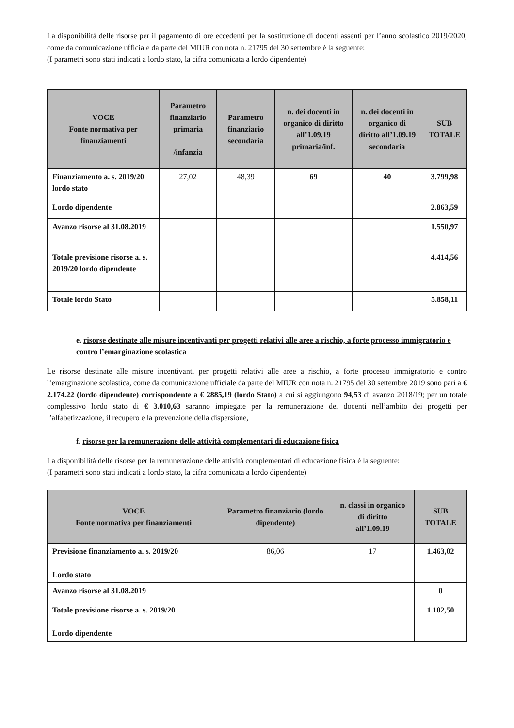La disponibilità delle risorse per il pagamento di ore eccedenti per la sostituzione di docenti assenti per l’anno scolastico 2019/2020, come da comunicazione ufficiale da parte del MIUR con nota n. 21795 del 30 settembre è la seguente:
(I parametri sono stati indicati a lordo stato, la cifra comunicata a lordo dipendente)
| VOCE Fonte normativa per finanziamenti | Parametro finanziario primaria /infanzia | Parametro finanziario secondaria | n. dei docenti in organico di diritto all’1.09.19 primaria/inf. | n. dei docenti in organico di diritto all’1.09.19 secondaria | SUB TOTALE |
| --- | --- | --- | --- | --- | --- |
| Finanziamento a. s. 2019/20 lordo stato | 27,02 | 48,39 | 69 | 40 | 3.799,98 |
| Lordo dipendente | | | | | 2.863,59 |
| Avanzo risorse al 31.08.2019 | | | | | 1.550,97 |
| Totale previsione risorse a. s. 2019/20 lordo dipendente | | | | | 4.414,56 |
| Totale lordo Stato | | | | | 5.858,11 |
e. risorse destinate alle misure incentivanti per progetti relativi alle aree a rischio, a forte processo immigratorio e contro l’emarginazione scolastica
Le risorse destinate alle misure incentivanti per progetti relativi alle aree a rischio, a forte processo immigratorio e contro l’emarginazione scolastica, come da comunicazione ufficiale da parte del MIUR con nota n. 21795 del 30 settembre 2019 sono pari a € 2.174.22 (lordo dipendente) corrispondente a € 2885,19 (lordo Stato) a cui si aggiungono 94,53 di avanzo 2018/19; per un totale complessivo lordo stato di € 3.010,63 saranno impiegate per la remunerazione dei docenti nell’ambito dei progetti per l’alfabetizzazione, il recupero e la prevenzione della dispersione,
f. risorse per la remunerazione delle attività complementari di educazione fisica
La disponibilità delle risorse per la remunerazione delle attività complementari di educazione fisica è la seguente:
(I parametri sono stati indicati a lordo stato, la cifra comunicata a lordo dipendente)
| VOCE Fonte normativa per finanziamenti | Parametro finanziario (lordo dipendente) | n. classi in organico di diritto all’1.09.19 | SUB TOTALE |
| --- | --- | --- | --- |
| Previsione finanziamento a. s. 2019/20 Lordo stato | 86,06 | 17 | 1.463,02 |
| Avanzo risorse al 31.08.2019 | | | 0 |
| Totale previsione risorse a. s. 2019/20 Lordo dipendente | | | 1.102,50 |